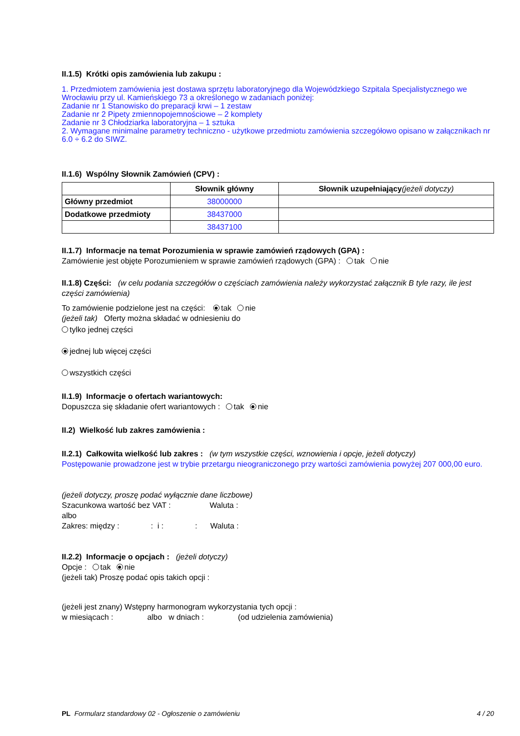II.1.5) Krótki opis zamówienia lub zakupu :
1. Przedmiotem zamówienia jest dostawa sprzętu laboratoryjnego dla Wojewódzkiego Szpitala Specjalistycznego we Wrocławiu przy ul. Kamieńskiego 73 a określonego w zadaniach poniżej:
Zadanie nr 1 Stanowisko do preparacji krwi – 1 zestaw
Zadanie nr 2 Pipety zmiennopojemnościowe – 2 komplety
Zadanie nr 3 Chłodziarka laboratoryjna – 1 sztuka
2. Wymagane minimalne parametry techniczno - użytkowe przedmiotu zamówienia szczegółowo opisano w załącznikach nr 6.0 ÷ 6.2 do SIWZ.
II.1.6) Wspólny Słownik Zamówień (CPV) :
| | Słownik główny | Słownik uzupełniający (jeżeli dotyczy) |
| --- | --- | --- |
| Główny przedmiot | 38000000 | |
| Dodatkowe przedmioty | 38437000 | |
| | 38437100 | |
II.1.7) Informacje na temat Porozumienia w sprawie zamówień rządowych (GPA) :
Zamówienie jest objęte Porozumieniem w sprawie zamówień rządowych (GPA) : tak nie
II.1.8) Części: (w celu podania szczegółów o częściach zamówienia należy wykorzystać załącznik B tyle razy, ile jest części zamówienia)
To zamówienie podzielone jest na części: tak nie
(jeżeli tak) Oferty można składać w odniesieniu do
tylko jednej części
jednej lub więcej części
wszystkich części
II.1.9) Informacje o ofertach wariantowych:
Dopuszcza się składanie ofert wariantowych : tak nie
II.2) Wielkość lub zakres zamówienia :
II.2.1) Całkowita wielkość lub zakres : (w tym wszystkie części, wznowienia i opcje, jeżeli dotyczy)
Postępowanie prowadzone jest w trybie przetargu nieograniczonego przy wartości zamówienia powyżej 207 000,00 euro.
(jeżeli dotyczy, proszę podać wyłącznie dane liczbowe)
Szacunkowa wartość bez VAT : Waluta :
albo
Zakres: między : : i : : Waluta :
II.2.2) Informacje o opcjach : (jeżeli dotyczy)
Opcje : tak nie
(jeżeli tak) Proszę podać opis takich opcji :
(jeżeli jest znany) Wstępny harmonogram wykorzystania tych opcji :
w miesiącach : albo w dniach : (od udzielenia zamówienia)
PL Formularz standardowy 02 - Ogłoszenie o zamówieniu 4 / 20